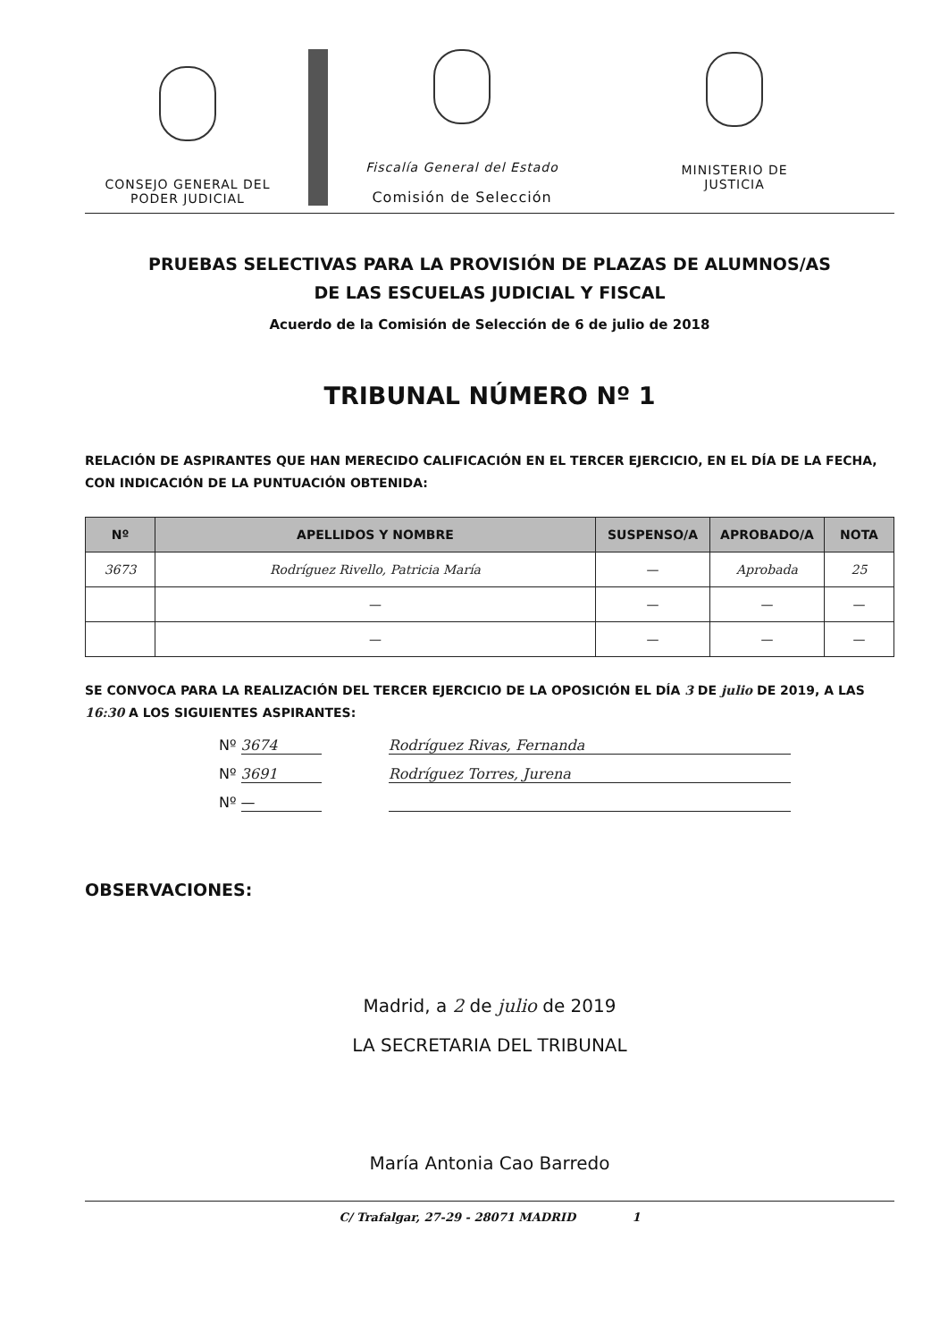CONSEJO GENERAL DEL
PODER JUDICIAL
Fiscalía General del Estado
Comisión de Selección
MINISTERIO DE
JUSTICIA
PRUEBAS SELECTIVAS PARA LA PROVISIÓN DE PLAZAS DE ALUMNOS/AS
DE LAS ESCUELAS JUDICIAL Y FISCAL
Acuerdo de la Comisión de Selección de 6 de julio de 2018
TRIBUNAL NÚMERO Nº 1
RELACIÓN DE ASPIRANTES QUE HAN MERECIDO CALIFICACIÓN EN EL TERCER EJERCICIO, EN EL DÍA DE LA FECHA, CON INDICACIÓN DE LA PUNTUACIÓN OBTENIDA:
| Nº | APELLIDOS Y NOMBRE | SUSPENSO/A | APROBADO/A | NOTA |
| --- | --- | --- | --- | --- |
| 3673 | Rodríguez Rivello, Patricia María | — | Aprobada | 25 |
| | — | — | — | — |
| | — | — | — | — |
SE CONVOCA PARA LA REALIZACIÓN DEL TERCER EJERCICIO DE LA OPOSICIÓN EL DÍA 3 DE julio DE 2019, A LAS 16:30 A LOS SIGUIENTES ASPIRANTES:
Nº 3674 Rodríguez Rivas, Fernanda
Nº 3691 Rodríguez Torres, Jurena
Nº —
OBSERVACIONES:
Madrid, a 2 de julio de 2019
LA SECRETARIA DEL TRIBUNAL
María Antonia Cao Barredo
C/ Trafalgar, 27-29 - 28071 MADRID 1